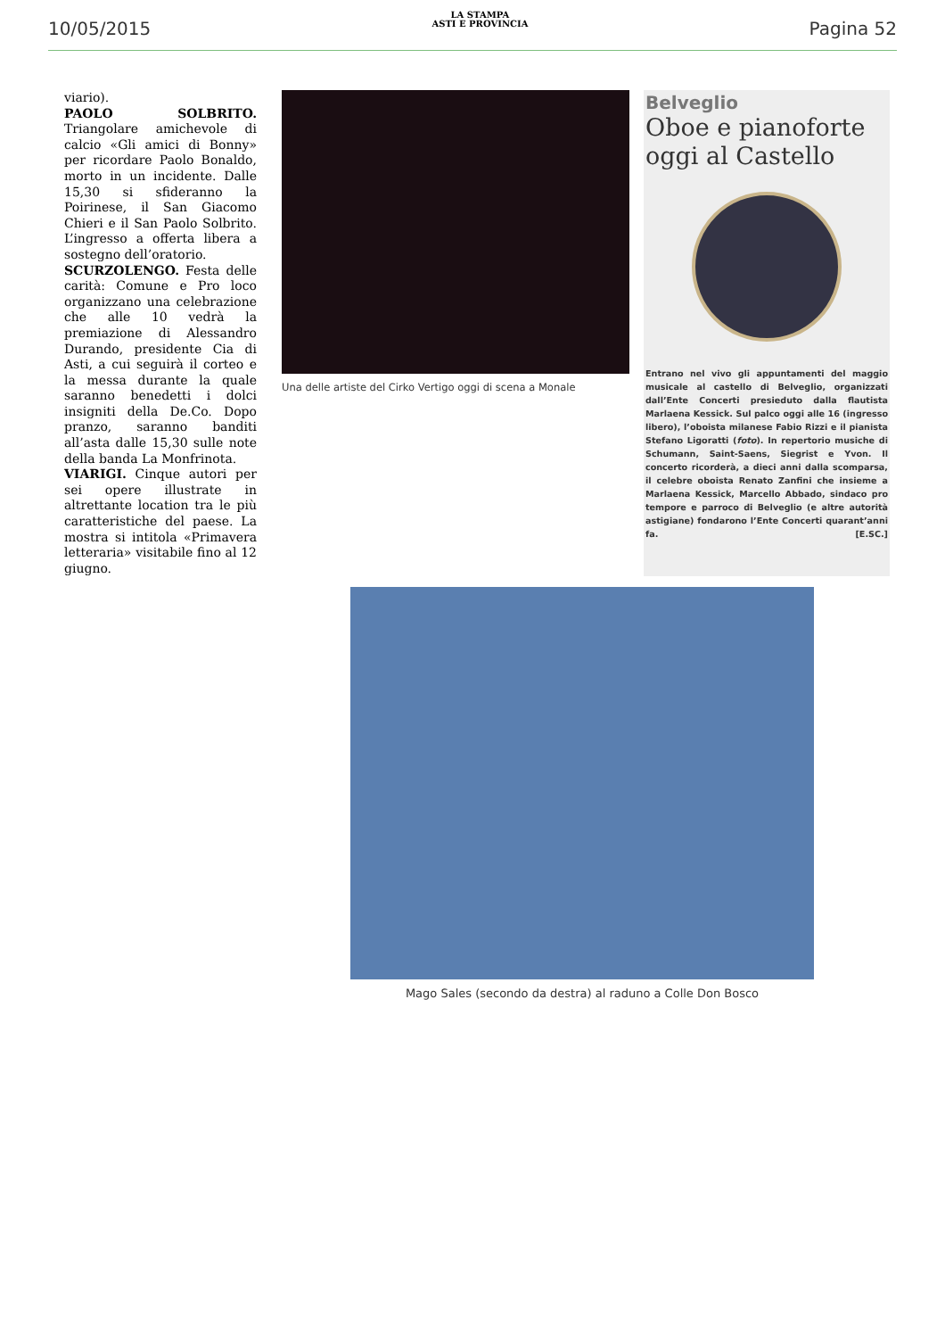10/05/2015
LA STAMPA
ASTI E PROVINCIA
Pagina 52
viario).
PAOLO SOLBRITO. Triangolare amichevole di calcio «Gli amici di Bonny» per ricordare Paolo Bonaldo, morto in un incidente. Dalle 15,30 si sfideranno la Poirinese, il San Giacomo Chieri e il San Paolo Solbrito. L’ingresso a offerta libera a sostegno dell’oratorio.
SCURZOLENGO. Festa delle carità: Comune e Pro loco organizzano una celebrazione che alle 10 vedrà la premiazione di Alessandro Durando, presidente Cia di Asti, a cui seguirà il corteo e la messa durante la quale saranno benedetti i dolci insigniti della De.Co. Dopo pranzo, saranno banditi all’asta dalle 15,30 sulle note della banda La Monfrinota.
VIARIGI. Cinque autori per sei opere illustrate in altrettante location tra le più caratteristiche del paese. La mostra si intitola «Primavera letteraria» visitabile fino al 12 giugno.
Una delle artiste del Cirko Vertigo oggi di scena a Monale
Belveglio
Oboe e pianoforte oggi al Castello
Entrano nel vivo gli appuntamenti del maggio musicale al castello di Belveglio, organizzati dall’Ente Concerti presieduto dalla flautista Marlaena Kessick. Sul palco oggi alle 16 (ingresso libero), l’oboista milanese Fabio Rizzi e il pianista Stefano Ligoratti (foto). In repertorio musiche di Schumann, Saint-Saens, Siegrist e Yvon. Il concerto ricorderà, a dieci anni dalla scomparsa, il celebre oboista Renato Zanfini che insieme a Marlaena Kessick, Marcello Abbado, sindaco pro tempore e parroco di Belveglio (e altre autorità astigiane) fondarono l’Ente Concerti quarant’anni fa. [E.SC.]
Mago Sales (secondo da destra) al raduno a Colle Don Bosco